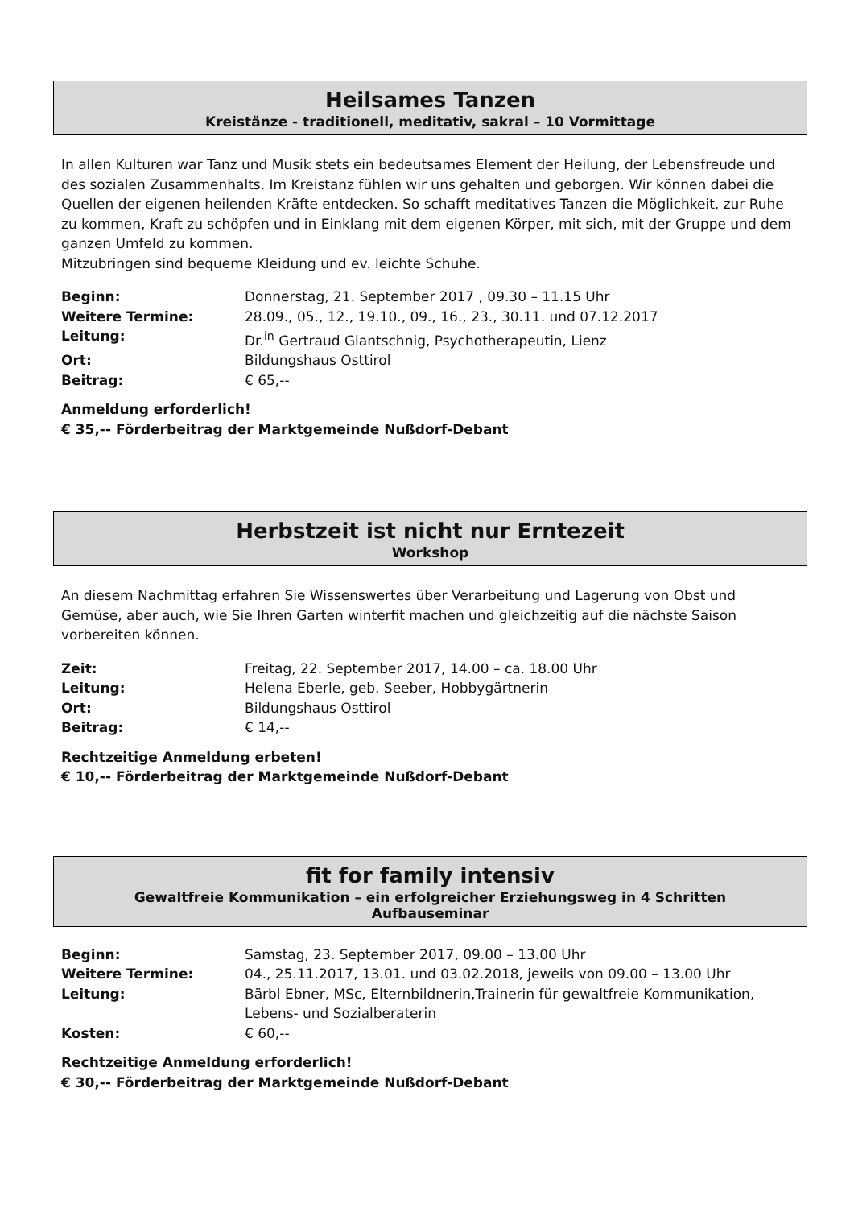Heilsames Tanzen
Kreistänze - traditionell, meditativ, sakral – 10 Vormittage
In allen Kulturen war Tanz und Musik stets ein bedeutsames Element der Heilung, der Lebensfreude und des sozialen Zusammenhalts. Im Kreistanz fühlen wir uns gehalten und geborgen. Wir können dabei die Quellen der eigenen heilenden Kräfte entdecken. So schafft meditatives Tanzen die Möglichkeit, zur Ruhe zu kommen, Kraft zu schöpfen und in Einklang mit dem eigenen Körper, mit sich, mit der Gruppe und dem ganzen Umfeld zu kommen.
Mitzubringen sind bequeme Kleidung und ev. leichte Schuhe.
Beginn: Donnerstag, 21. September 2017 , 09.30 – 11.15 Uhr
Weitere Termine: 28.09., 05., 12., 19.10., 09., 16., 23., 30.11. und 07.12.2017
Leitung: Dr.<sup>in</sup> Gertraud Glantschnig, Psychotherapeutin, Lienz
Ort: Bildungshaus Osttirol
Beitrag: € 65,--
Anmeldung erforderlich!
€ 35,-- Förderbeitrag der Marktgemeinde Nußdorf-Debant
Herbstzeit ist nicht nur Erntezeit
Workshop
An diesem Nachmittag erfahren Sie Wissenswertes über Verarbeitung und Lagerung von Obst und Gemüse, aber auch, wie Sie Ihren Garten winterfit machen und gleichzeitig auf die nächste Saison vorbereiten können.
Zeit: Freitag, 22. September 2017, 14.00 – ca. 18.00 Uhr
Leitung: Helena Eberle, geb. Seeber, Hobbygärtnerin
Ort: Bildungshaus Osttirol
Beitrag: € 14,--
Rechtzeitige Anmeldung erbeten!
€ 10,-- Förderbeitrag der Marktgemeinde Nußdorf-Debant
fit for family intensiv
Gewaltfreie Kommunikation – ein erfolgreicher Erziehungsweg in 4 Schritten
Aufbauseminar
Beginn: Samstag, 23. September 2017, 09.00 – 13.00 Uhr
Weitere Termine: 04., 25.11.2017, 13.01. und 03.02.2018, jeweils von 09.00 – 13.00 Uhr
Leitung: Bärbl Ebner, MSc, Elternbildnerin,Trainerin für gewaltfreie Kommunikation,
Lebens- und Sozialberaterin
Kosten: € 60,--
Rechtzeitige Anmeldung erforderlich!
€ 30,-- Förderbeitrag der Marktgemeinde Nußdorf-Debant